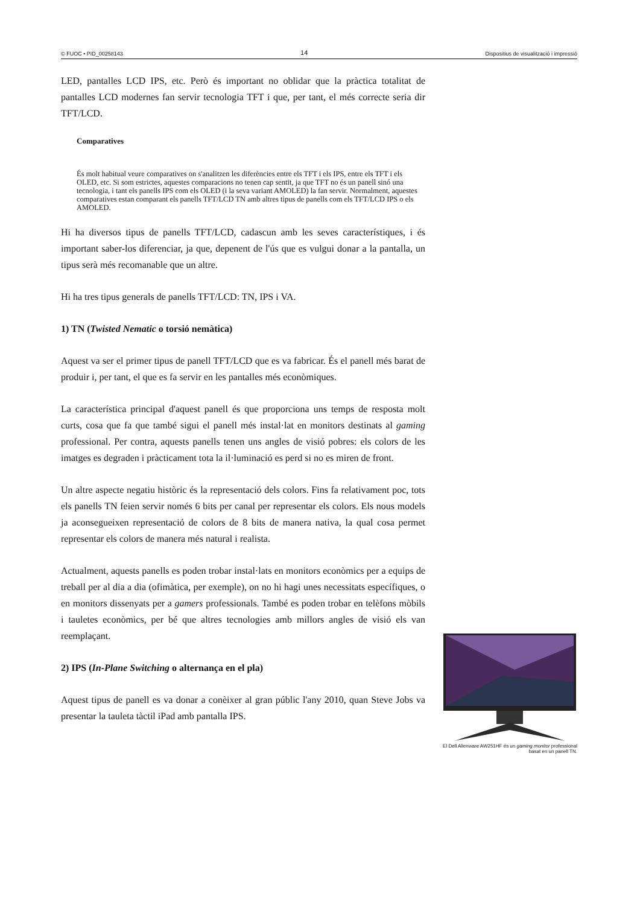© FUOC • PID_00258143 14 Dispositius de visualització i impressió
LED, pantalles LCD IPS, etc. Però és important no oblidar que la pràctica totalitat de pantalles LCD modernes fan servir tecnologia TFT i que, per tant, el més correcte seria dir TFT/LCD.
Comparatives
És molt habitual veure comparatives on s'analitzen les diferències entre els TFT i els IPS, entre els TFT i els OLED, etc. Si som estrictes, aquestes comparacions no tenen cap sentit, ja que TFT no és un panell sinó una tecnologia, i tant els panells IPS com els OLED (i la seva variant AMOLED) la fan servir. Normalment, aquestes comparatives estan comparant els panells TFT/LCD TN amb altres tipus de panells com els TFT/LCD IPS o els AMOLED.
Hi ha diversos tipus de panells TFT/LCD, cadascun amb les seves característiques, i és important saber-los diferenciar, ja que, depenent de l'ús que es vulgui donar a la pantalla, un tipus serà més recomanable que un altre.
Hi ha tres tipus generals de panells TFT/LCD: TN, IPS i VA.
1) TN (Twisted Nematic o torsió nemàtica)
Aquest va ser el primer tipus de panell TFT/LCD que es va fabricar. És el panell més barat de produir i, per tant, el que es fa servir en les pantalles més econòmiques.
La característica principal d'aquest panell és que proporciona uns temps de resposta molt curts, cosa que fa que també sigui el panell més instal·lat en monitors destinats al gaming professional. Per contra, aquests panells tenen uns angles de visió pobres: els colors de les imatges es degraden i pràcticament tota la il·luminació es perd si no es miren de front.
Un altre aspecte negatiu històric és la representació dels colors. Fins fa relativament poc, tots els panells TN feien servir només 6 bits per canal per representar els colors. Els nous models ja aconsegueixen representació de colors de 8 bits de manera nativa, la qual cosa permet representar els colors de manera més natural i realista.
Actualment, aquests panells es poden trobar instal·lats en monitors econòmics per a equips de treball per al dia a dia (ofimàtica, per exemple), on no hi hagi unes necessitats específiques, o en monitors dissenyats per a gamers professionals. També es poden trobar en telèfons mòbils i tauletes econòmics, per bé que altres tecnologies amb millors angles de visió els van reemplaçant.
2) IPS (In-Plane Switching o alternança en el pla)
Aquest tipus de panell es va donar a conèixer al gran públic l'any 2010, quan Steve Jobs va presentar la tauleta tàctil iPad amb pantalla IPS.
El Dell Alienware AW251HF és un gaming monitor professional basat en un panell TN.